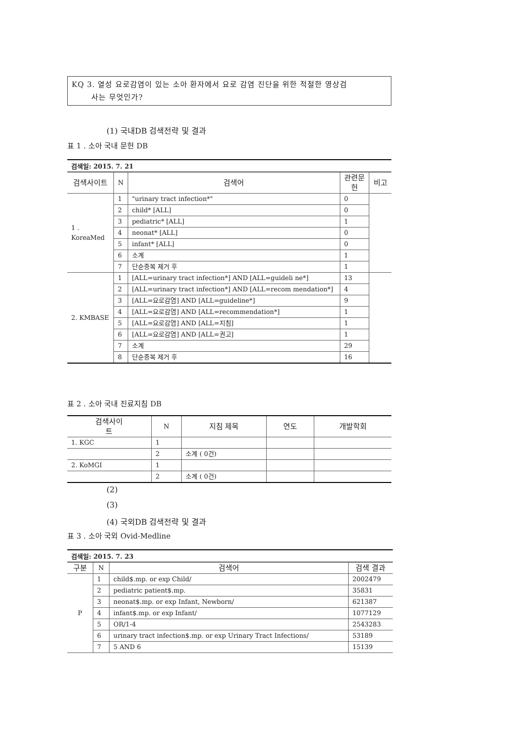KQ 3. 열성 요로감염이 있는 소아 환자에서 요로 감염 진단을 위한 적절한 영상검
사는 무엇인가?
(1) 국내DB 검색전략 및 결과
표 1 . 소아 국내 문헌 DB
검색일: 2015. 7. 21
| 검색사이트 | N | 검색어 | 관련문 헌 | 비고 |
| --- | --- | --- | --- | --- |
| 1 . KoreaMed | 1 | "urinary tract infection*" | 0 | |
| | 2 | child* [ALL] | 0 | |
| | 3 | pediatric* [ALL] | 1 | |
| | 4 | neonat* [ALL] | 0 | |
| | 5 | infant* [ALL] | 0 | |
| | 6 | 소계 | 1 | |
| | 7 | 단순중복 제거 후 | 1 | |
| 2. KMBASE | 1 | [ALL=urinary tract infection*] AND [ALL=guideli ne*] | 13 | |
| | 2 | [ALL=urinary tract infection*] AND [ALL=recom mendation*] | 4 | |
| | 3 | [ALL=요로감염] AND [ALL=guideline*] | 9 | |
| | 4 | [ALL=요로감염] AND [ALL=recommendation*] | 1 | |
| | 5 | [ALL=요로감염] AND [ALL=지침] | 1 | |
| | 6 | [ALL=요로감염] AND [ALL=권고] | 1 | |
| | 7 | 소계 | 29 | |
| | 8 | 단순중복 제거 후 | 16 | |
표 2 . 소아 국내 진료지침 DB
| 검색사이 트 | N | 지침 제목 | 연도 | 개발학회 |
| --- | --- | --- | --- | --- |
| 1. KGC | 1 | | | |
| | 2 | 소계 ( 0건) | | |
| 2. KoMGI | 1 | | | |
| | 2 | 소계 ( 0건) | | |
(2)
(3)
(4) 국외DB 검색전략 및 결과
표 3 . 소아 국외 Ovid-Medline
검색일: 2015. 7. 23
| 구분 | N | 검색어 | 검색 결과 |
| --- | --- | --- | --- |
| P | 1 | child$.mp. or exp Child/ | 2002479 |
| | 2 | pediatric patient$.mp. | 35831 |
| | 3 | neonat$.mp. or exp Infant, Newborn/ | 621387 |
| | 4 | infant$.mp. or exp Infant/ | 1077129 |
| | 5 | OR/1-4 | 2543283 |
| | 6 | urinary tract infection$.mp. or exp Urinary Tract Infections/ | 53189 |
| | 7 | 5 AND 6 | 15139 |